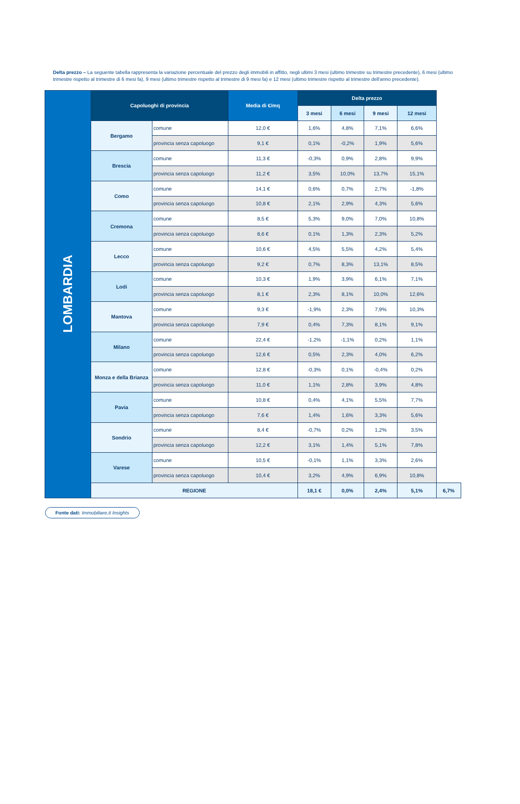Delta prezzo – La seguente tabella rappresenta la variazione percentuale del prezzo degli immobili in affitto, negli ultimi 3 mesi (ultimo trimestre su trimestre precedente), 6 mesi (ultimo trimestre rispetto al trimestre di 6 mesi fa), 9 mesi (ultimo trimestre rispetto al trimestre di 9 mesi fa) e 12 mesi (ultimo trimestre rispetto al trimestre dell'anno precedente).
| LOMBARDIA | Capoluoghi di provincia | | Media di €/mq | Delta prezzo | | | | |
| | | | | 3 mesi | 6 mesi | 9 mesi | 12 mesi | |
| | Bergamo | comune | 12,0 € | 1,6% | 4,8% | 7,1% | 6,6% | |
| | | provincia senza capoluogo | 9,1 € | 0,1% | -0,2% | 1,9% | 5,6% | |
| | Brescia | comune | 11,3 € | -0,3% | 0,9% | 2,8% | 9,9% | |
| | | provincia senza capoluogo | 11,2 € | 3,5% | 10,0% | 13,7% | 15,1% | |
| | Como | comune | 14,1 € | 0,6% | 0,7% | 2,7% | -1,8% | |
| | | provincia senza capoluogo | 10,8 € | 2,1% | 2,9% | 4,3% | 5,6% | |
| | Cremona | comune | 8,5 € | 5,3% | 9,0% | 7,0% | 10,8% | |
| | | provincia senza capoluogo | 8,6 € | 0,1% | 1,3% | 2,3% | 5,2% | |
| | Lecco | comune | 10,6 € | 4,5% | 5,5% | 4,2% | 5,4% | |
| | | provincia senza capoluogo | 9,2 € | 0,7% | 8,3% | 13,1% | 8,5% | |
| | Lodi | comune | 10,3 € | 1,9% | 3,9% | 6,1% | 7,1% | |
| | | provincia senza capoluogo | 8,1 € | 2,3% | 8,1% | 10,0% | 12,6% | |
| | Mantova | comune | 9,3 € | -1,9% | 2,3% | 7,9% | 10,3% | |
| | | provincia senza capoluogo | 7,9 € | 0,4% | 7,3% | 8,1% | 9,1% | |
| | Milano | comune | 22,4 € | -1,2% | -1,1% | 0,2% | 1,1% | |
| | | provincia senza capoluogo | 12,6 € | 0,5% | 2,3% | 4,0% | 6,2% | |
| | Monza e della Brianza | comune | 12,8 € | -0,3% | 0,1% | -0,4% | 0,2% | |
| | | provincia senza capoluogo | 11,0 € | 1,1% | 2,8% | 3,9% | 4,8% | |
| | Pavia | comune | 10,8 € | 0,4% | 4,1% | 5,5% | 7,7% | |
| | | provincia senza capoluogo | 7,6 € | 1,4% | 1,6% | 3,3% | 5,6% | |
| | Sondrio | comune | 8,4 € | -0,7% | 0,2% | 1,2% | 3,5% | |
| | | provincia senza capoluogo | 12,2 € | 3,1% | 1,4% | 5,1% | 7,8% | |
| | Varese | comune | 10,5 € | -0,1% | 1,1% | 3,3% | 2,6% | |
| | | provincia senza capoluogo | 10,4 € | 3,2% | 4,9% | 6,9% | 10,8% | |
| | REGIONE | | | 18,1 € | 0,0% | 2,4% | 5,1% | 6,7% |
Fonte dati: Immobiliare.it Insights